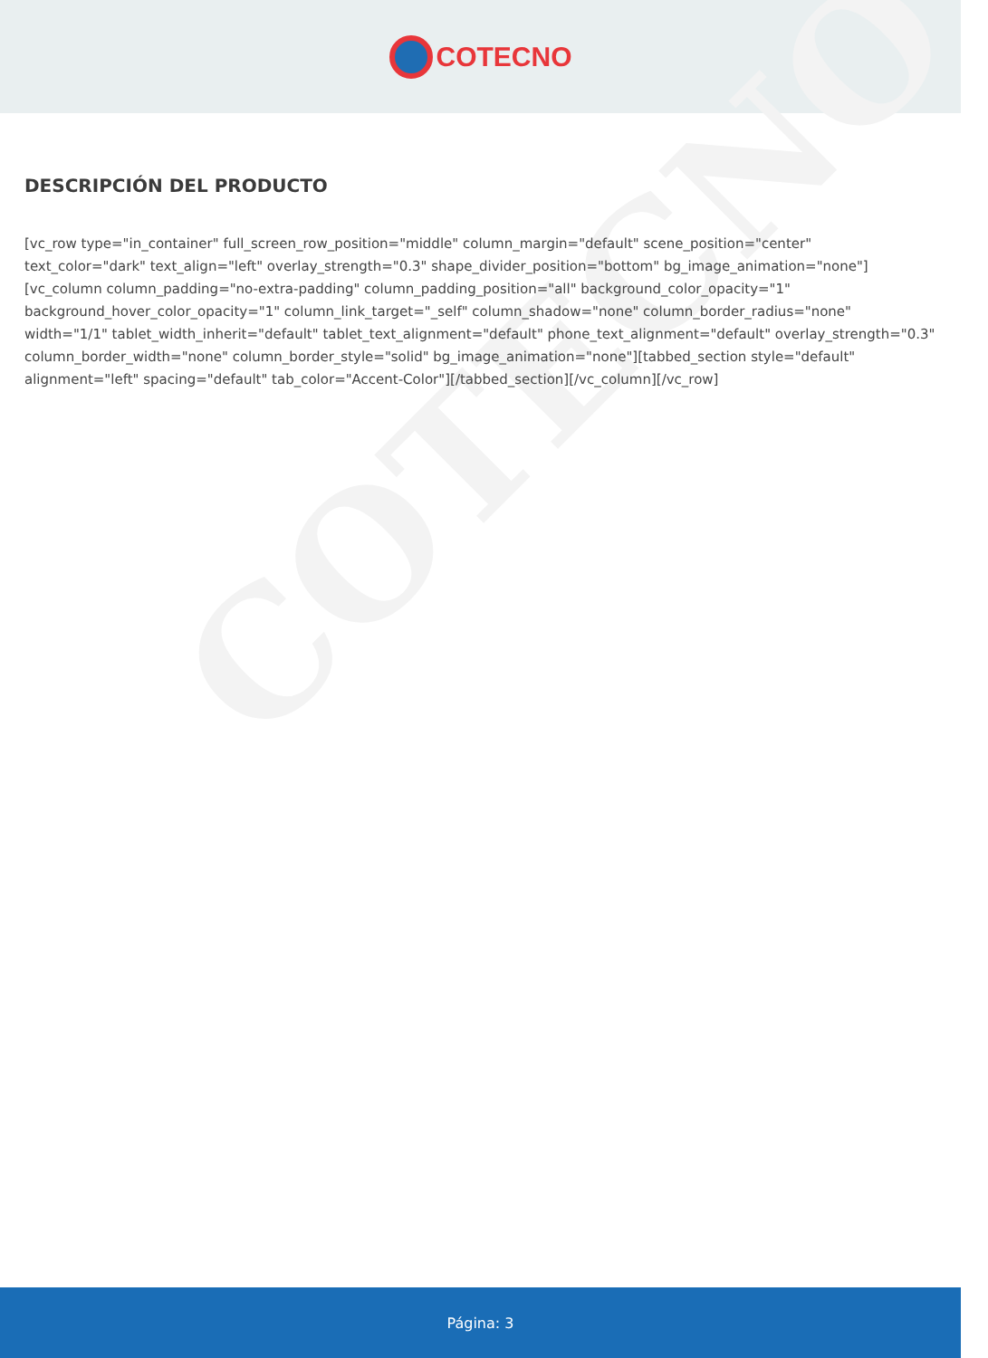COTECNO
COTECNO
DESCRIPCIÓN DEL PRODUCTO
[vc_row type="in_container" full_screen_row_position="middle" column_margin="default" scene_position="center" text_color="dark" text_align="left" overlay_strength="0.3" shape_divider_position="bottom" bg_image_animation="none"][vc_column column_padding="no-extra-padding" column_padding_position="all" background_color_opacity="1" background_hover_color_opacity="1" column_link_target="_self" column_shadow="none" column_border_radius="none" width="1/1" tablet_width_inherit="default" tablet_text_alignment="default" phone_text_alignment="default" overlay_strength="0.3" column_border_width="none" column_border_style="solid" bg_image_animation="none"][tabbed_section style="default" alignment="left" spacing="default" tab_color="Accent-Color"][/tabbed_section][/vc_column][/vc_row]
Página: 3